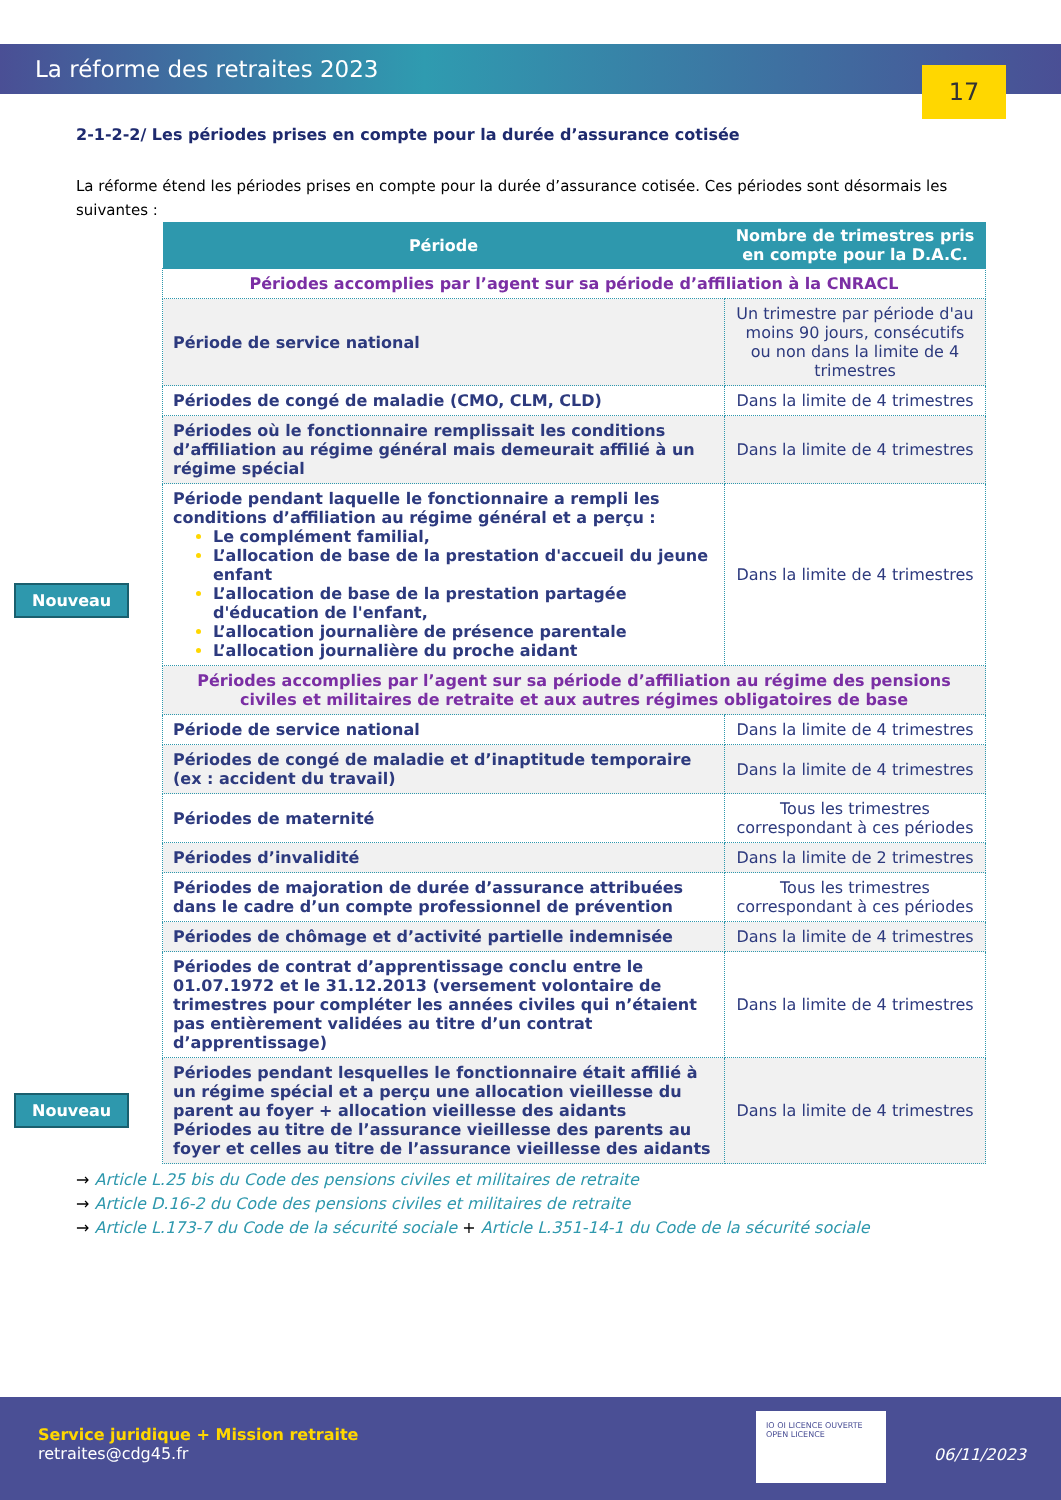La réforme des retraites 2023
17
2-1-2-2/ Les périodes prises en compte pour la durée d’assurance cotisée
La réforme étend les périodes prises en compte pour la durée d’assurance cotisée. Ces périodes sont désormais les suivantes :
| Période | Nombre de trimestres pris en compte pour la D.A.C. |
| --- | --- |
| Périodes accomplies par l’agent sur sa période d’affiliation à la CNRACL | |
| Période de service national | Un trimestre par période d'au moins 90 jours, consécutifs ou non dans la limite de 4 trimestres |
| Périodes de congé de maladie (CMO, CLM, CLD) | Dans la limite de 4 trimestres |
| Périodes où le fonctionnaire remplissait les conditions d’affiliation au régime général mais demeurait affilié à un régime spécial | Dans la limite de 4 trimestres |
| Période pendant laquelle le fonctionnaire a rempli les conditions d’affiliation au régime général et a perçu : Le complément familial, L’allocation de base de la prestation d'accueil du jeune enfant L’allocation de base de la prestation partagée d'éducation de l'enfant, L’allocation journalière de présence parentale L’allocation journalière du proche aidant | Dans la limite de 4 trimestres |
| Périodes accomplies par l’agent sur sa période d’affiliation au régime des pensions civiles et militaires de retraite et aux autres régimes obligatoires de base | |
| Période de service national | Dans la limite de 4 trimestres |
| Périodes de congé de maladie et d’inaptitude temporaire (ex : accident du travail) | Dans la limite de 4 trimestres |
| Périodes de maternité | Tous les trimestres correspondant à ces périodes |
| Périodes d’invalidité | Dans la limite de 2 trimestres |
| Périodes de majoration de durée d’assurance attribuées dans le cadre d’un compte professionnel de prévention | Tous les trimestres correspondant à ces périodes |
| Périodes de chômage et d’activité partielle indemnisée | Dans la limite de 4 trimestres |
| Périodes de contrat d’apprentissage conclu entre le 01.07.1972 et le 31.12.2013 (versement volontaire de trimestres pour compléter les années civiles qui n’étaient pas entièrement validées au titre d’un contrat d’apprentissage) | Dans la limite de 4 trimestres |
| Périodes pendant lesquelles le fonctionnaire était affilié à un régime spécial et a perçu une allocation vieillesse du parent au foyer + allocation vieillesse des aidants Périodes au titre de l’assurance vieillesse des parents au foyer et celles au titre de l’assurance vieillesse des aidants | Dans la limite de 4 trimestres |
→ Article L.25 bis du Code des pensions civiles et militaires de retraite
→ Article D.16-2 du Code des pensions civiles et militaires de retraite
→ Article L.173-7 du Code de la sécurité sociale + Article L.351-14-1 du Code de la sécurité sociale
Nouveau
Nouveau
Service juridique + Mission retraite
retraites@cdg45.fr
IO OI LICENCE OUVERTE OPEN LICENCE
06/11/2023